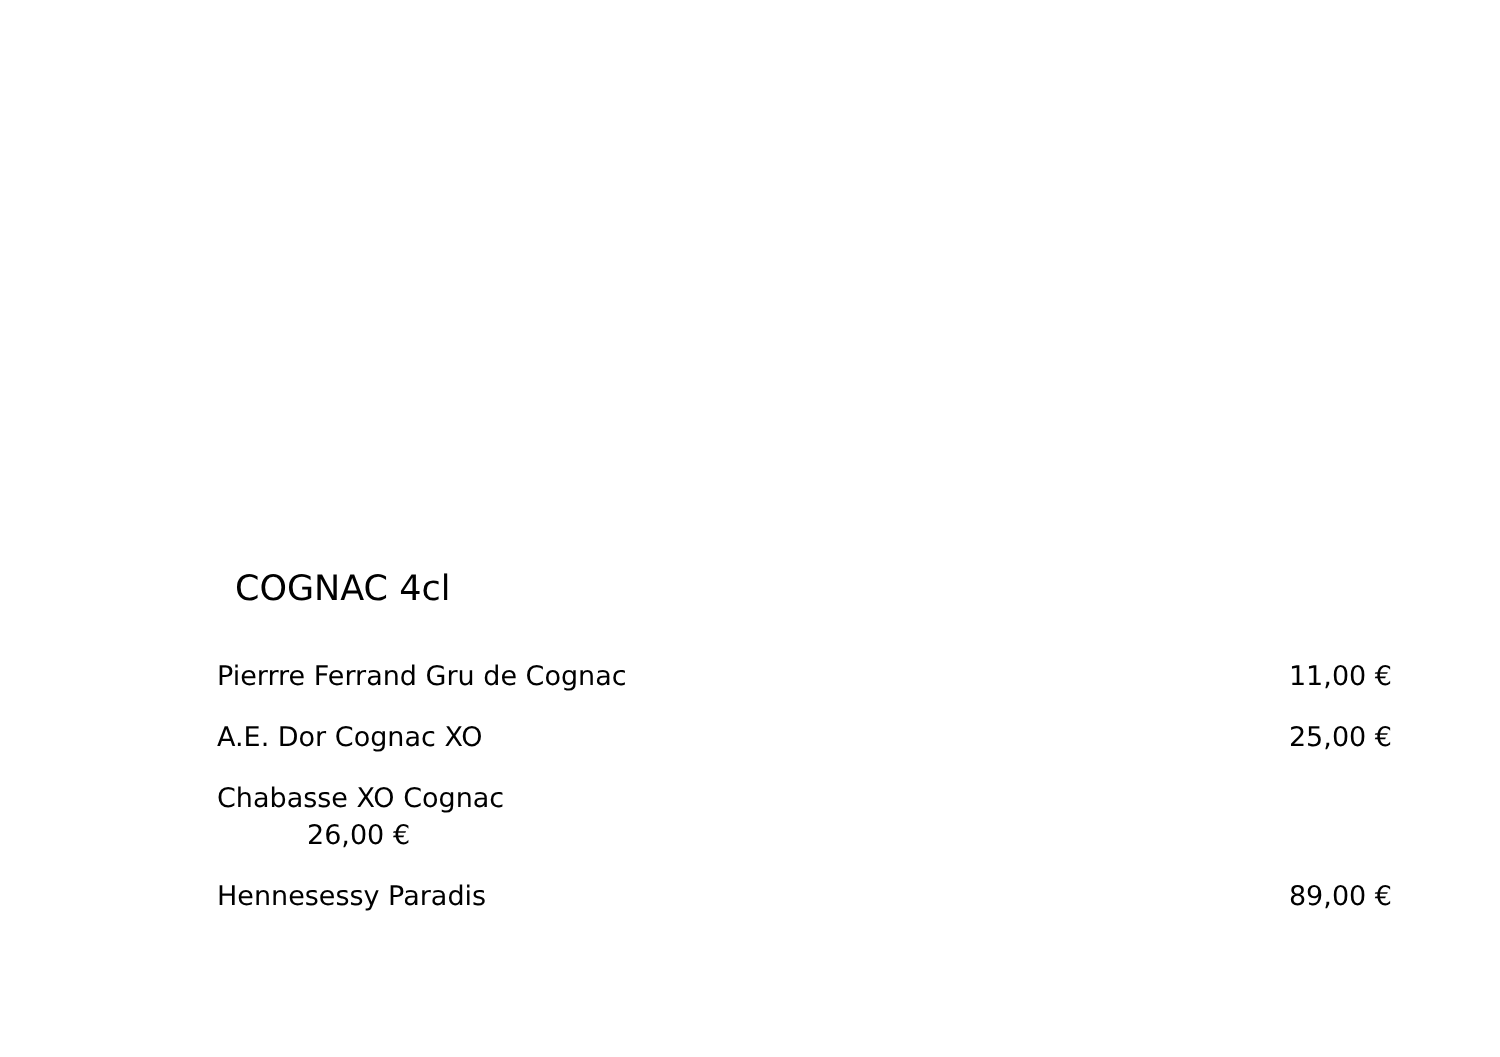COGNAC 4cl
Pierrre Ferrand Gru de Cognac 11,00 €
A.E. Dor Cognac XO 25,00 €
Chabasse XO Cognac
26,00 €
Hennesessy Paradis 89,00 €